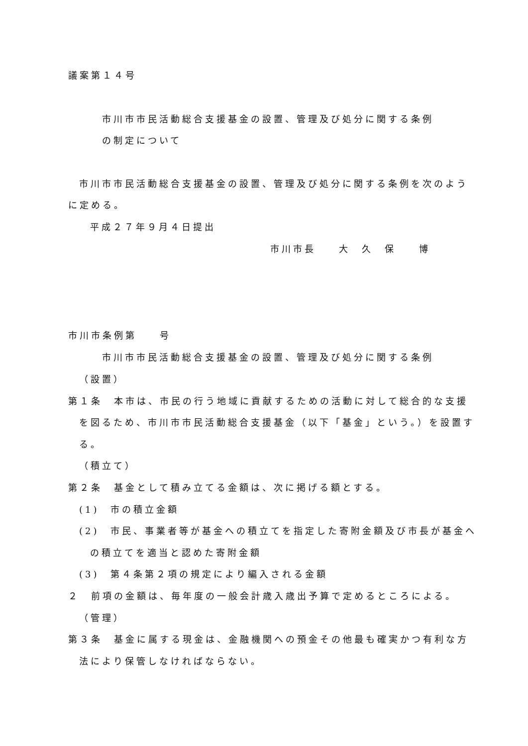議案第１４号
市川市市民活動総合支援基金の設置、管理及び処分に関する条例
の制定について
市川市市民活動総合支援基金の設置、管理及び処分に関する条例を次のよう
に定める。
平成２７年９月４日提出
市川市長　　大　久　保　　博
市川市条例第　　号
市川市市民活動総合支援基金の設置、管理及び処分に関する条例
（設置）
第１条　本市は、市民の行う地域に貢献するための活動に対して総合的な支援
を図るため、市川市市民活動総合支援基金（以下「基金」という。）を設置す
る。
（積立て）
第２条　基金として積み立てる金額は、次に掲げる額とする。
(1)　市の積立金額
(2)　市民、事業者等が基金への積立てを指定した寄附金額及び市長が基金へ
の積立てを適当と認めた寄附金額
(3)　第４条第２項の規定により編入される金額
２　前項の金額は、毎年度の一般会計歳入歳出予算で定めるところによる。
（管理）
第３条　基金に属する現金は、金融機関への預金その他最も確実かつ有利な方
法により保管しなければならない。